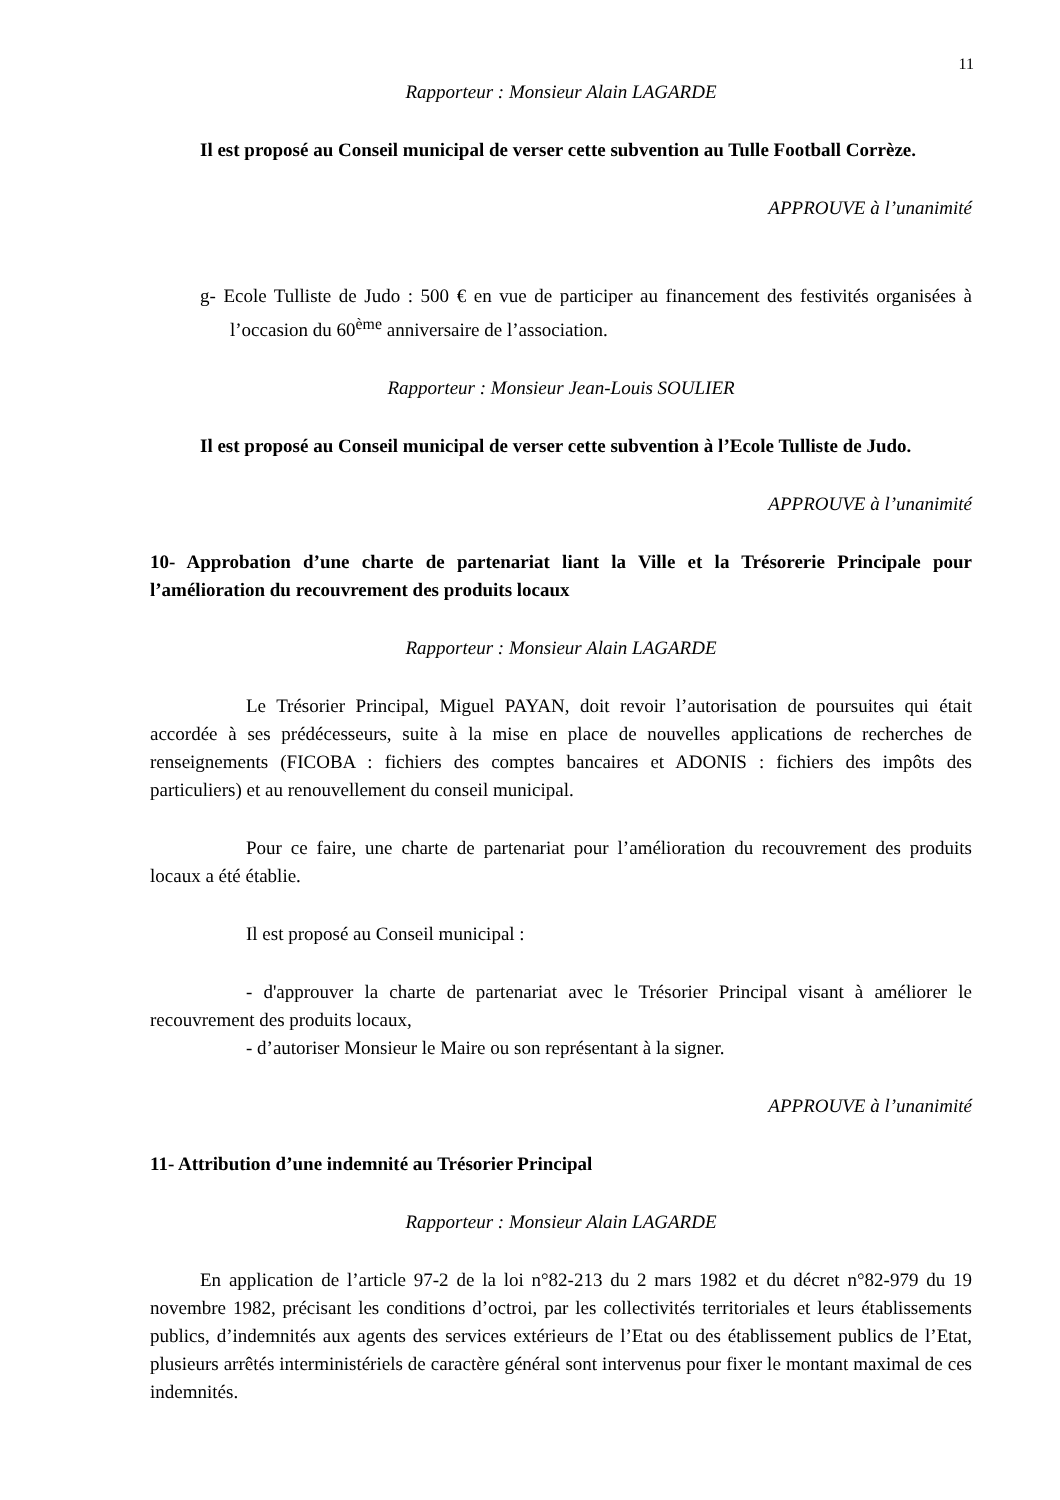11
Rapporteur : Monsieur Alain LAGARDE
Il est proposé au Conseil municipal de verser cette subvention au Tulle Football Corrèze.
APPROUVE à l’unanimité
g- Ecole Tulliste de Judo : 500 € en vue de participer au financement des festivités organisées à l’occasion du 60<sup>ème</sup> anniversaire de l’association.
Rapporteur : Monsieur Jean-Louis SOULIER
Il est proposé au Conseil municipal de verser cette subvention à l’Ecole Tulliste de Judo.
APPROUVE à l’unanimité
10- Approbation d’une charte de partenariat liant la Ville et la Trésorerie Principale pour l’amélioration du recouvrement des produits locaux
Rapporteur : Monsieur Alain LAGARDE
Le Trésorier Principal, Miguel PAYAN, doit revoir l’autorisation de poursuites qui était accordée à ses prédécesseurs, suite à la mise en place de nouvelles applications de recherches de renseignements (FICOBA : fichiers des comptes bancaires et ADONIS : fichiers des impôts des particuliers) et au renouvellement du conseil municipal.
Pour ce faire, une charte de partenariat pour l’amélioration du recouvrement des produits locaux a été établie.
Il est proposé au Conseil municipal :
- d'approuver la charte de partenariat avec le Trésorier Principal visant à améliorer le recouvrement des produits locaux,
- d’autoriser Monsieur le Maire ou son représentant à la signer.
APPROUVE à l’unanimité
11- Attribution d’une indemnité au Trésorier Principal
Rapporteur : Monsieur Alain LAGARDE
En application de l’article 97-2 de la loi n°82-213 du 2 mars 1982 et du décret n°82-979 du 19 novembre 1982, précisant les conditions d’octroi, par les collectivités territoriales et leurs établissements publics, d’indemnités aux agents des services extérieurs de l’Etat ou des établissement publics de l’Etat, plusieurs arrêtés interministériels de caractère général sont intervenus pour fixer le montant maximal de ces indemnités.